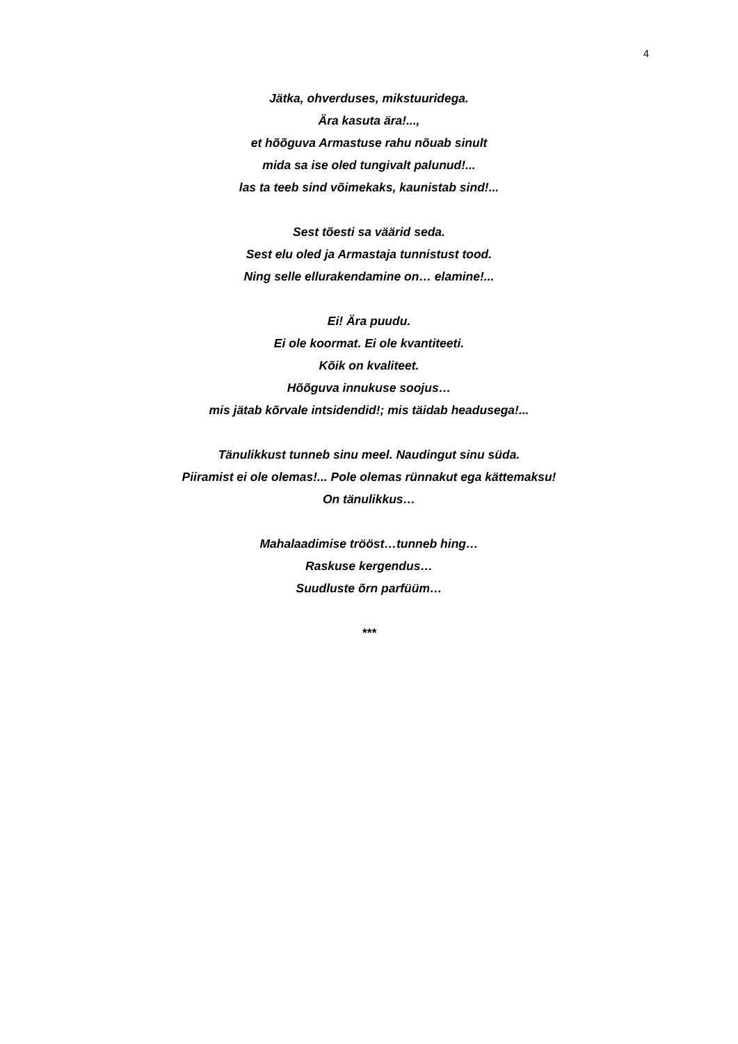4
Jätka, ohverduses, mikstuuridega.
Ära kasuta ära!...,
et hõõguva Armastuse rahu nõuab sinult
mida sa ise oled tungivalt palunud!...
las ta teeb sind võimekaks, kaunistab sind!...
Sest tõesti sa väärid seda.
Sest elu oled ja Armastaja tunnistust tood.
Ning selle ellurakendamine on… elamine!...
Ei! Ära puudu.
Ei ole koormat. Ei ole kvantiteeti.
Kõik on kvaliteet.
Hõõguva innukuse soojus…
mis jätab kõrvale intsidendid!; mis täidab headusega!...
Tänulikkust tunneb sinu meel. Naudingut sinu süda.
Piiramist ei ole olemas!... Pole olemas rünnakut ega kättemaksu!
On tänulikkus…
Mahalaadimise trööst…tunneb hing…
Raskuse kergendus…
Suudluste õrn parfüüm…
***